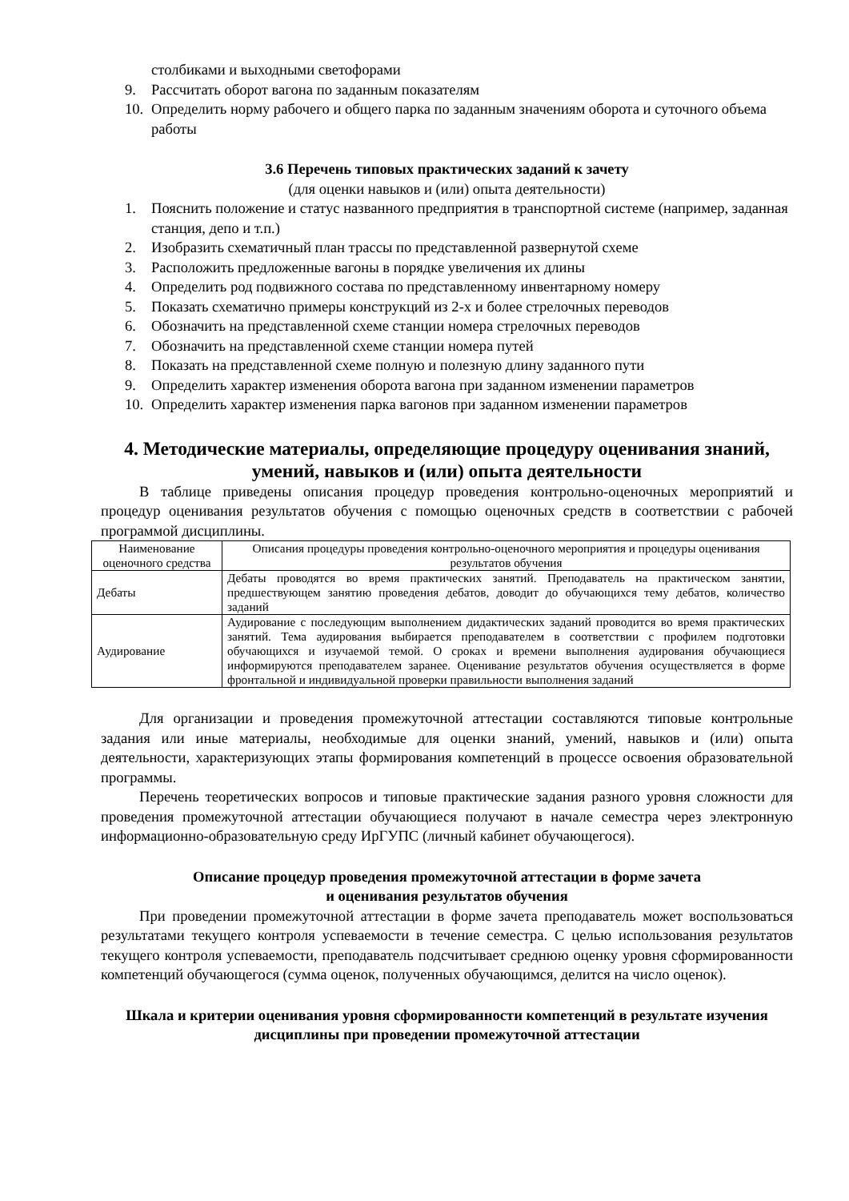столбиками и выходными светофорами
9. Рассчитать оборот вагона по заданным показателям
10. Определить норму рабочего и общего парка по заданным значениям оборота и суточного объема работы
3.6 Перечень типовых практических заданий к зачету
(для оценки навыков и (или) опыта деятельности)
1. Пояснить положение и статус названного предприятия в транспортной системе (например, заданная станция, депо и т.п.)
2. Изобразить схематичный план трассы по представленной развернутой схеме
3. Расположить предложенные вагоны в порядке увеличения их длины
4. Определить род подвижного состава по представленному инвентарному номеру
5. Показать схематично примеры конструкций из 2-х и более стрелочных переводов
6. Обозначить на представленной схеме станции номера стрелочных переводов
7. Обозначить на представленной схеме станции номера путей
8. Показать на представленной схеме полную и полезную длину заданного пути
9. Определить характер изменения оборота вагона при заданном изменении параметров
10. Определить характер изменения парка вагонов при заданном изменении параметров
4. Методические материалы, определяющие процедуру оценивания знаний, умений, навыков и (или) опыта деятельности
В таблице приведены описания процедур проведения контрольно-оценочных мероприятий и процедур оценивания результатов обучения с помощью оценочных средств в соответствии с рабочей программой дисциплины.
| Наименование оценочного средства | Описания процедуры проведения контрольно-оценочного мероприятия и процедуры оценивания результатов обучения |
| Дебаты | Дебаты проводятся во время практических занятий. Преподаватель на практическом занятии, предшествующем занятию проведения дебатов, доводит до обучающихся тему дебатов, количество заданий |
| Аудирование | Аудирование с последующим выполнением дидактических заданий проводится во время практических занятий. Тема аудирования выбирается преподавателем в соответствии с профилем подготовки обучающихся и изучаемой темой. О сроках и времени выполнения аудирования обучающиеся информируются преподавателем заранее. Оценивание результатов обучения осуществляется в форме фронтальной и индивидуальной проверки правильности выполнения заданий |
Для организации и проведения промежуточной аттестации составляются типовые контрольные задания или иные материалы, необходимые для оценки знаний, умений, навыков и (или) опыта деятельности, характеризующих этапы формирования компетенций в процессе освоения образовательной программы.
Перечень теоретических вопросов и типовые практические задания разного уровня сложности для проведения промежуточной аттестации обучающиеся получают в начале семестра через электронную информационно-образовательную среду ИрГУПС (личный кабинет обучающегося).
Описание процедур проведения промежуточной аттестации в форме зачета
и оценивания результатов обучения
При проведении промежуточной аттестации в форме зачета преподаватель может воспользоваться результатами текущего контроля успеваемости в течение семестра. С целью использования результатов текущего контроля успеваемости, преподаватель подсчитывает среднюю оценку уровня сформированности компетенций обучающегося (сумма оценок, полученных обучающимся, делится на число оценок).
Шкала и критерии оценивания уровня сформированности компетенций в результате изучения дисциплины при проведении промежуточной аттестации